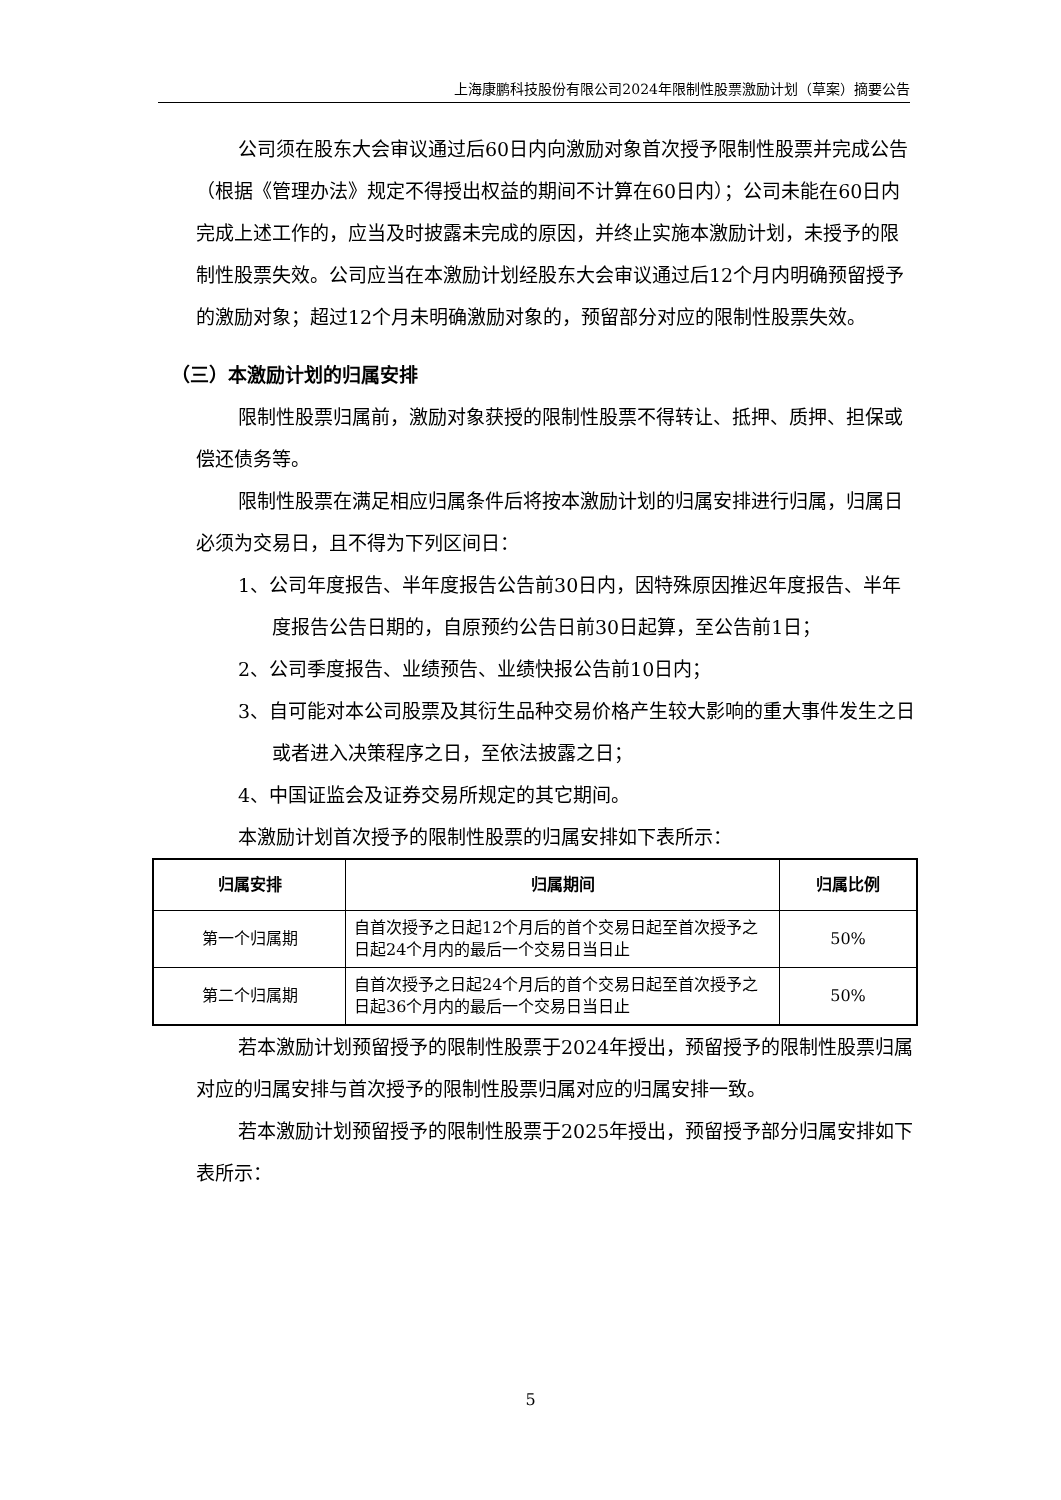上海康鹏科技股份有限公司2024年限制性股票激励计划（草案）摘要公告
公司须在股东大会审议通过后60日内向激励对象首次授予限制性股票并完成公告（根据《管理办法》规定不得授出权益的期间不计算在60日内）；公司未能在60日内完成上述工作的，应当及时披露未完成的原因，并终止实施本激励计划，未授予的限制性股票失效。公司应当在本激励计划经股东大会审议通过后12个月内明确预留授予的激励对象；超过12个月未明确激励对象的，预留部分对应的限制性股票失效。
（三）本激励计划的归属安排
限制性股票归属前，激励对象获授的限制性股票不得转让、抵押、质押、担保或偿还债务等。
限制性股票在满足相应归属条件后将按本激励计划的归属安排进行归属，归属日必须为交易日，且不得为下列区间日：
1、公司年度报告、半年度报告公告前30日内，因特殊原因推迟年度报告、半年度报告公告日期的，自原预约公告日前30日起算，至公告前1日；
2、公司季度报告、业绩预告、业绩快报公告前10日内；
3、自可能对本公司股票及其衍生品种交易价格产生较大影响的重大事件发生之日或者进入决策程序之日，至依法披露之日；
4、中国证监会及证券交易所规定的其它期间。
本激励计划首次授予的限制性股票的归属安排如下表所示：
| 归属安排 | 归属期间 | 归属比例 |
| --- | --- | --- |
| 第一个归属期 | 自首次授予之日起12个月后的首个交易日起至首次授予之日起24个月内的最后一个交易日当日止 | 50% |
| 第二个归属期 | 自首次授予之日起24个月后的首个交易日起至首次授予之日起36个月内的最后一个交易日当日止 | 50% |
若本激励计划预留授予的限制性股票于2024年授出，预留授予的限制性股票归属对应的归属安排与首次授予的限制性股票归属对应的归属安排一致。
若本激励计划预留授予的限制性股票于2025年授出，预留授予部分归属安排如下表所示：
5